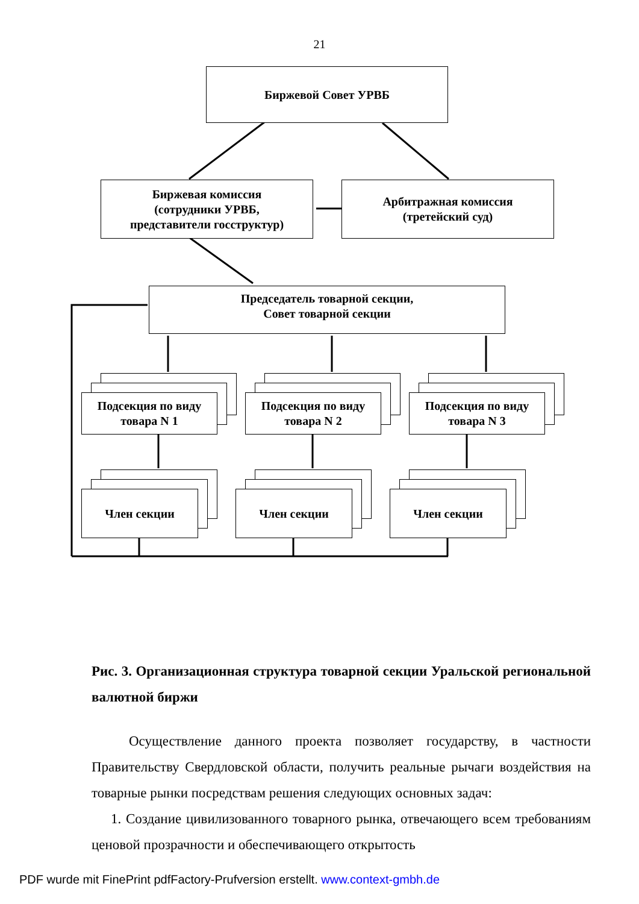21
Биржевой Совет УРВБ
Биржевая комиссия
(сотрудники УРВБ,
представители госструктур)
Арбитражная комиссия
(третейский суд)
Председатель товарной секции,
Совет товарной секции
Подсекция по виду
товара N 1
Подсекция по виду
товара N 2
Подсекция по виду
товара N 3
Член секции Член секции Член секции
Рис. 3. Организационная структура товарной секции Уральской региональной валютной биржи
Осуществление данного проекта позволяет государству, в частности Правительству Свердловской области, получить реальные рычаги воздействия на товарные рынки посредствам решения следующих основных задач:
1. Создание цивилизованного товарного рынка, отвечающего всем требованиям ценовой прозрачности и обеспечивающего открытость
PDF wurde mit FinePrint pdfFactory-Prufversion erstellt. www.context-gmbh.de